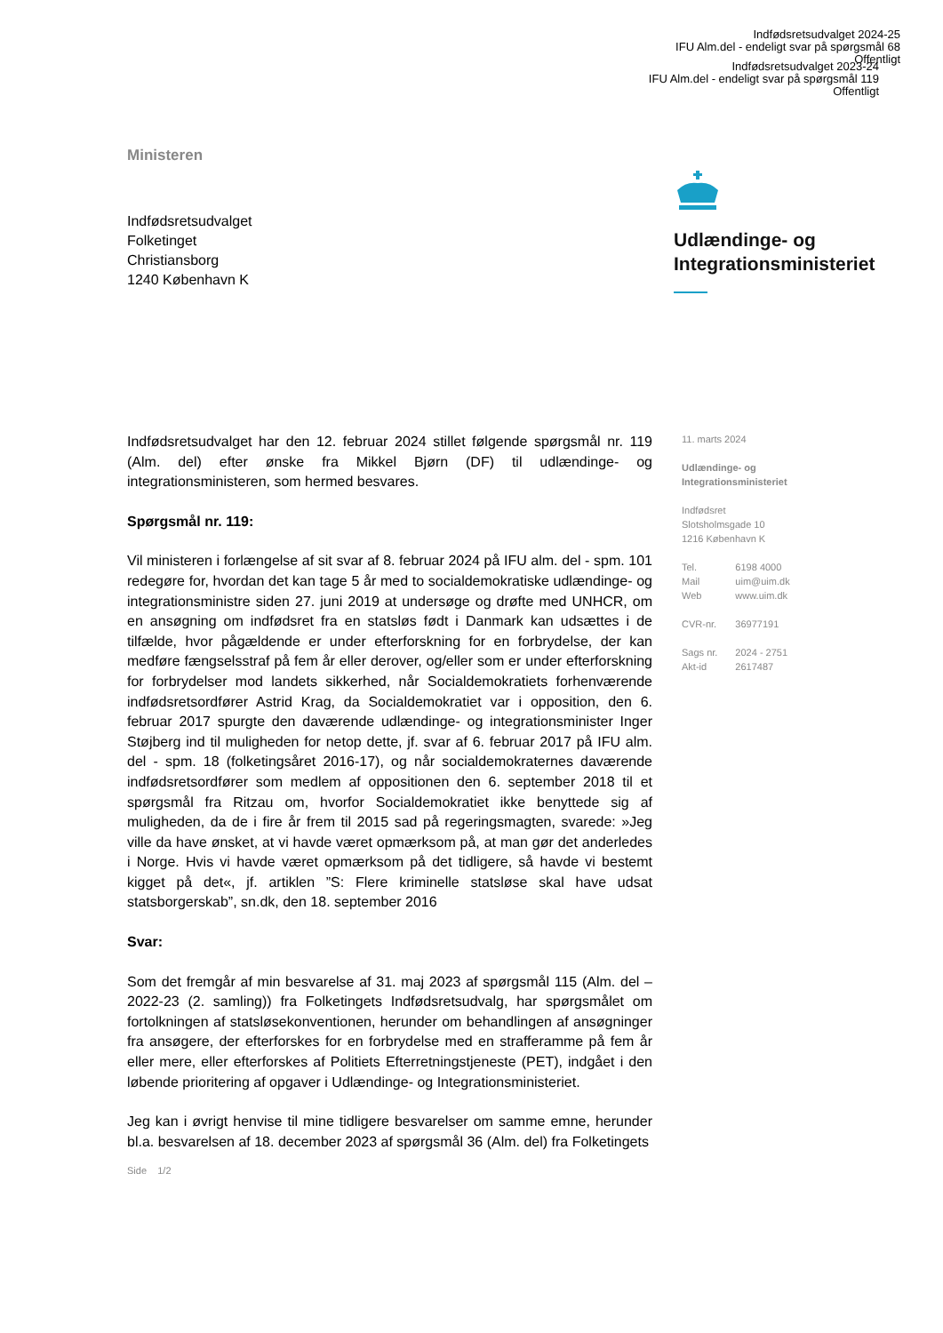Indfødsretsudvalget 2024-25
IFU Alm.del - endeligt svar på spørgsmål 68
Offentligt
Indfødsretsudvalget 2023-24
IFU Alm.del - endeligt svar på spørgsmål 119
Offentligt
Ministeren
Indfødsretsudvalget
Folketinget
Christiansborg
1240 København K
Udlændinge- og
Integrationsministeriet
Indfødsretsudvalget har den 12. februar 2024 stillet følgende spørgsmål nr. 119 (Alm. del) efter ønske fra Mikkel Bjørn (DF) til udlændinge- og integrationsministeren, som hermed besvares.
Spørgsmål nr. 119:
Vil ministeren i forlængelse af sit svar af 8. februar 2024 på IFU alm. del - spm. 101 redegøre for, hvordan det kan tage 5 år med to socialdemokratiske udlændinge- og integrationsministre siden 27. juni 2019 at undersøge og drøfte med UNHCR, om en ansøgning om indfødsret fra en statsløs født i Danmark kan udsættes i de tilfælde, hvor pågældende er under efterforskning for en forbrydelse, der kan medføre fængselsstraf på fem år eller derover, og/eller som er under efterforskning for forbrydelser mod landets sikkerhed, når Socialdemokratiets forhenværende indfødsretsordfører Astrid Krag, da Socialdemokratiet var i opposition, den 6. februar 2017 spurgte den daværende udlændinge- og integrationsminister Inger Støjberg ind til muligheden for netop dette, jf. svar af 6. februar 2017 på IFU alm. del - spm. 18 (folketingsåret 2016-17), og når socialdemokraternes daværende indfødsretsordfører som medlem af oppositionen den 6. september 2018 til et spørgsmål fra Ritzau om, hvorfor Socialdemokratiet ikke benyttede sig af muligheden, da de i fire år frem til 2015 sad på regeringsmagten, svarede: »Jeg ville da have ønsket, at vi havde været opmærksom på, at man gør det anderledes i Norge. Hvis vi havde været opmærksom på det tidligere, så havde vi bestemt kigget på det«, jf. artiklen ”S: Flere kriminelle statsløse skal have udsat statsborgerskab”, sn.dk, den 18. september 2016
Svar:
Som det fremgår af min besvarelse af 31. maj 2023 af spørgsmål 115 (Alm. del – 2022-23 (2. samling)) fra Folketingets Indfødsretsudvalg, har spørgsmålet om fortolkningen af statsløsekonventionen, herunder om behandlingen af ansøgninger fra ansøgere, der efterforskes for en forbrydelse med en strafferamme på fem år eller mere, eller efterforskes af Politiets Efterretningstjeneste (PET), indgået i den løbende prioritering af opgaver i Udlændinge- og Integrationsministeriet.
Jeg kan i øvrigt henvise til mine tidligere besvarelser om samme emne, herunder bl.a. besvarelsen af 18. december 2023 af spørgsmål 36 (Alm. del) fra Folketingets
11. marts 2024
Udlændinge- og
Integrationsministeriet
Indfødsret
Slotsholmsgade 10
1216 København K
| Tel. | 6198 4000 |
| Mail | uim@uim.dk |
| Web | www.uim.dk |
| CVR-nr. | 36977191 |
| Sags nr. | 2024 - 2751 |
| Akt-id | 2617487 |
Side 1/2